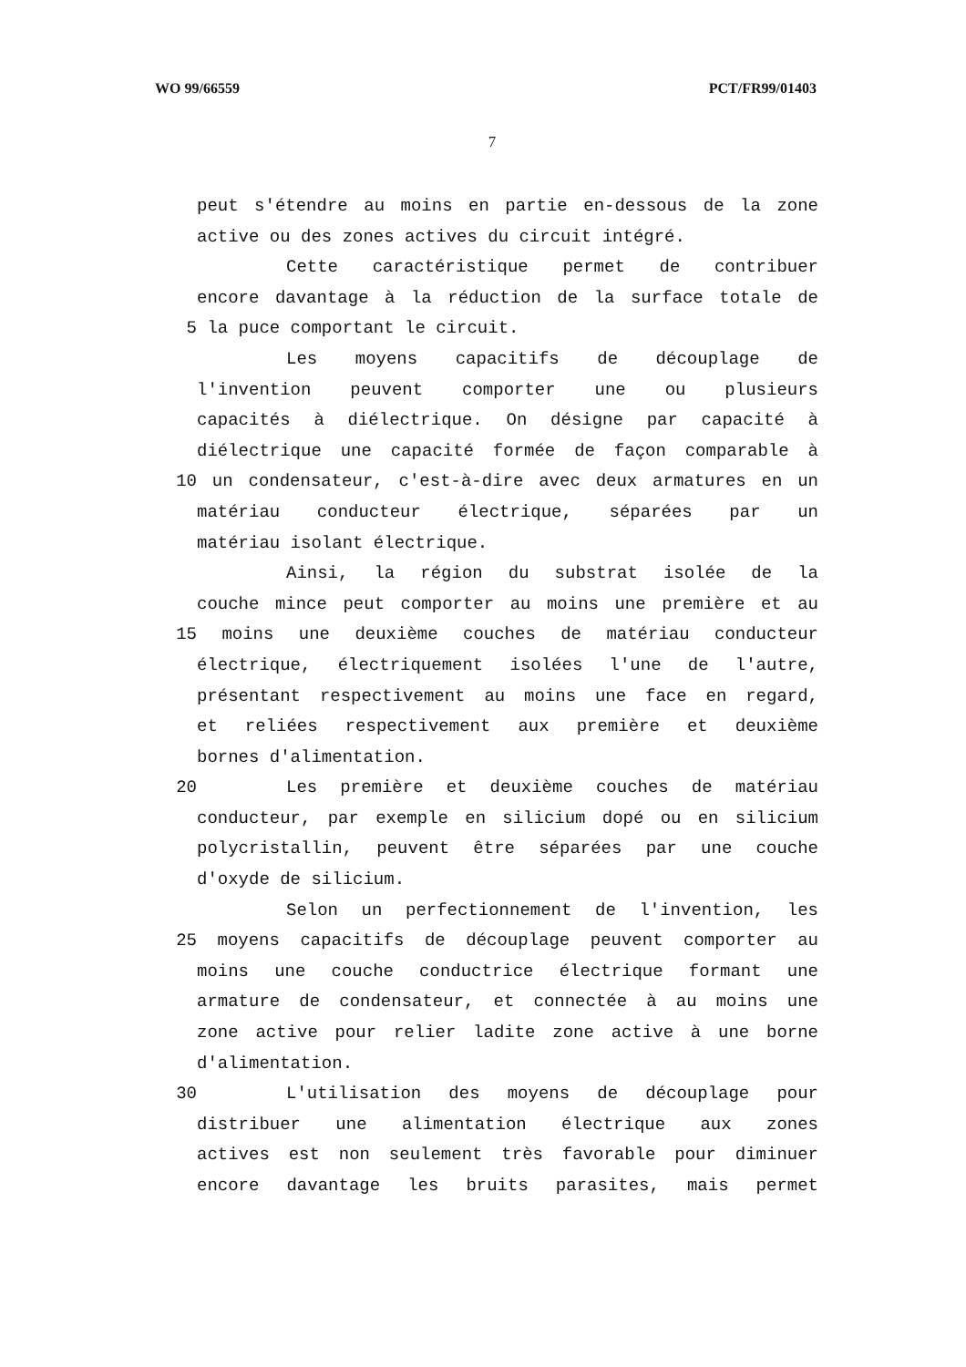WO 99/66559 PCT/FR99/01403
7
peut s'étendre au moins en partie en-dessous de la zone
active ou des zones actives du circuit intégré.
Cette caractéristique permet de contribuer
encore davantage à la réduction de la surface totale de
5 la puce comportant le circuit.
Les moyens capacitifs de découplage de
l'invention peuvent comporter une ou plusieurs
capacités à diélectrique. On désigne par capacité à
diélectrique une capacité formée de façon comparable à
10 un condensateur, c'est-à-dire avec deux armatures en un
matériau conducteur électrique, séparées par un
matériau isolant électrique.
Ainsi, la région du substrat isolée de la
couche mince peut comporter au moins une première et au
15 moins une deuxième couches de matériau conducteur
électrique, électriquement isolées l'une de l'autre,
présentant respectivement au moins une face en regard,
et reliées respectivement aux première et deuxième
bornes d'alimentation.
20 Les première et deuxième couches de matériau
conducteur, par exemple en silicium dopé ou en silicium
polycristallin, peuvent être séparées par une couche
d'oxyde de silicium.
Selon un perfectionnement de l'invention, les
25 moyens capacitifs de découplage peuvent comporter au
moins une couche conductrice électrique formant une
armature de condensateur, et connectée à au moins une
zone active pour relier ladite zone active à une borne
d'alimentation.
30 L'utilisation des moyens de découplage pour
distribuer une alimentation électrique aux zones
actives est non seulement très favorable pour diminuer
encore davantage les bruits parasites, mais permet